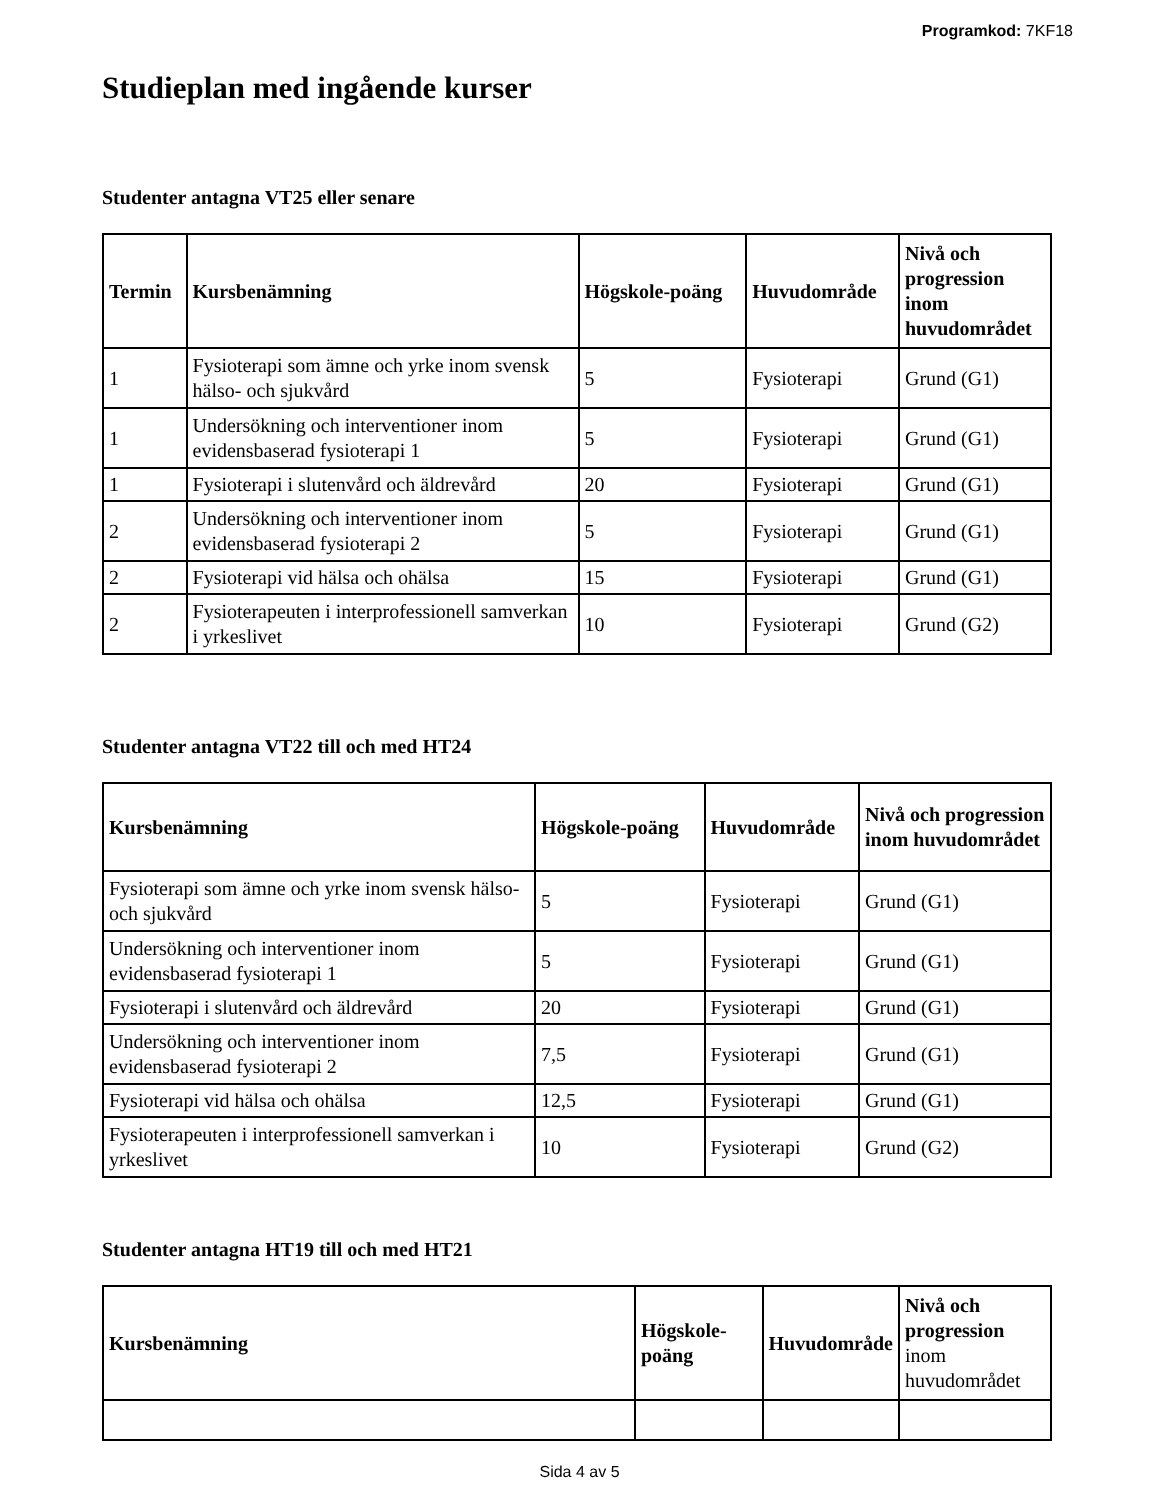Programkod: 7KF18
Studieplan med ingående kurser
Studenter antagna VT25 eller senare
| Termin | Kursbenämning | Högskole-poäng | Huvudområde | Nivå och progression inom huvudområdet |
| --- | --- | --- | --- | --- |
| 1 | Fysioterapi som ämne och yrke inom svensk hälso- och sjukvård | 5 | Fysioterapi | Grund (G1) |
| 1 | Undersökning och interventioner inom evidensbaserad fysioterapi 1 | 5 | Fysioterapi | Grund (G1) |
| 1 | Fysioterapi i slutenvård och äldrevård | 20 | Fysioterapi | Grund (G1) |
| 2 | Undersökning och interventioner inom evidensbaserad fysioterapi 2 | 5 | Fysioterapi | Grund (G1) |
| 2 | Fysioterapi vid hälsa och ohälsa | 15 | Fysioterapi | Grund (G1) |
| 2 | Fysioterapeuten i interprofessionell samverkan i yrkeslivet | 10 | Fysioterapi | Grund (G2) |
Studenter antagna VT22 till och med HT24
| Kursbenämning | Högskole-poäng | Huvudområde | Nivå och progression inom huvudområdet |
| --- | --- | --- | --- |
| Fysioterapi som ämne och yrke inom svensk hälso- och sjukvård | 5 | Fysioterapi | Grund (G1) |
| Undersökning och interventioner inom evidensbaserad fysioterapi 1 | 5 | Fysioterapi | Grund (G1) |
| Fysioterapi i slutenvård och äldrevård | 20 | Fysioterapi | Grund (G1) |
| Undersökning och interventioner inom evidensbaserad fysioterapi 2 | 7,5 | Fysioterapi | Grund (G1) |
| Fysioterapi vid hälsa och ohälsa | 12,5 | Fysioterapi | Grund (G1) |
| Fysioterapeuten i interprofessionell samverkan i yrkeslivet | 10 | Fysioterapi | Grund (G2) |
Studenter antagna HT19 till och med HT21
| Kursbenämning | Högskole-poäng | Huvudområde | Nivå och progression inom huvudområdet |
| --- | --- | --- | --- |
Sida 4 av 5